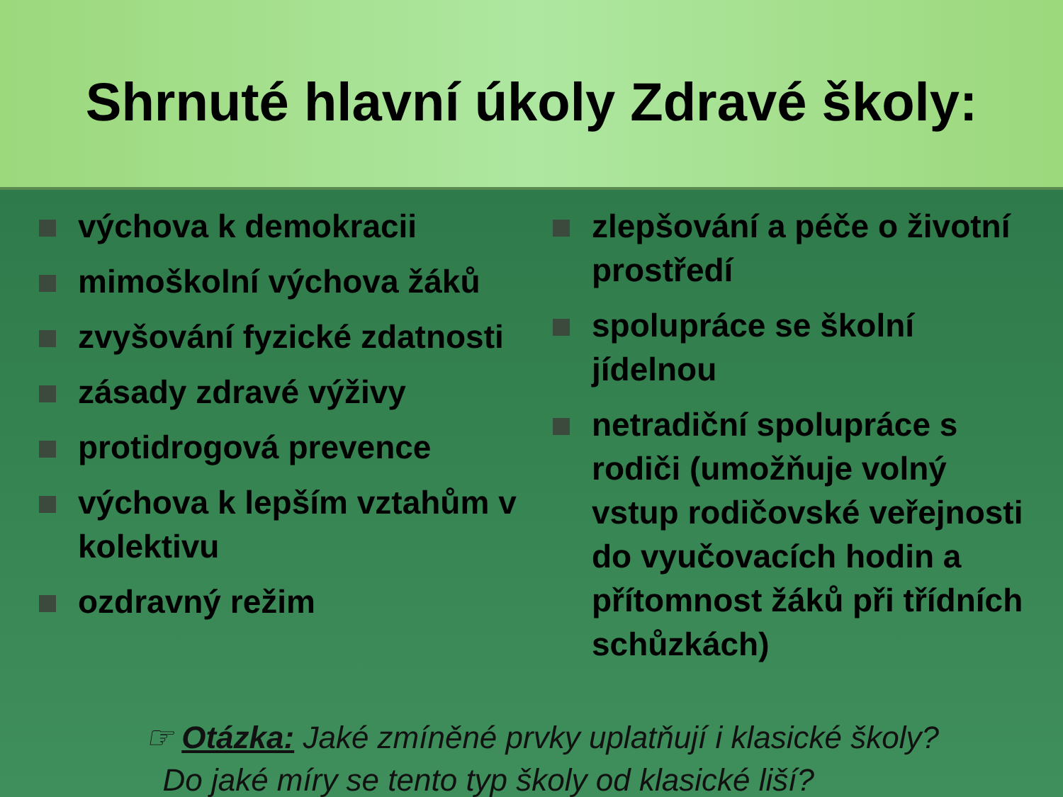Shrnuté hlavní úkoly Zdravé školy:
výchova k demokracii
mimoškolní výchova žáků
zvyšování fyzické zdatnosti
zásady zdravé výživy
protidrogová prevence
výchova k lepším vztahům v kolektivu
ozdravný režim
zlepšování a péče o životní prostředí
spolupráce se školní jídelnou
netradiční spolupráce s rodiči (umožňuje volný vstup rodičovské veřejnosti do vyučovacích hodin a přítomnost žáků při třídních schůzkách)
☞ Otázka: Jaké zmíněné prvky uplatňují i klasické školy?
Do jaké míry se tento typ školy od klasické liší?